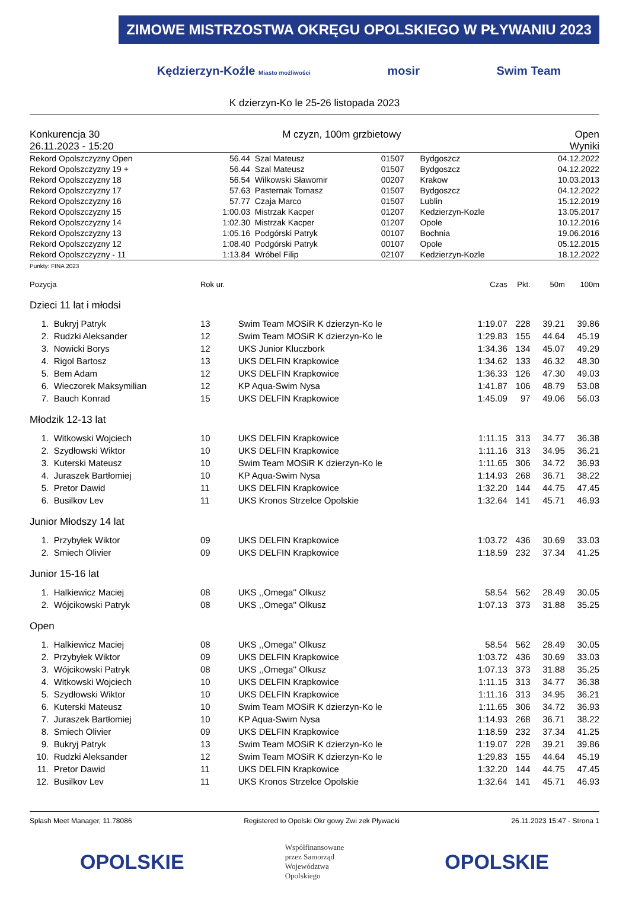ZIMOWE MISTRZOSTWA OKRĘGU OPOLSKIEGO W PŁYWANIU 2023
Kędzierzyn-Koźle Miasto możliwości mosir Swim Team
K dzierzyn-Ko le 25-26 listopada 2023
Konkurencja 30
26.11.2023 - 15:20
M czyzn, 100m grzbietowy Open
Wyniki
| Rekord Opolszczyzny Open | 56.44 | Szal Mateusz | 01507 | Bydgoszcz | 04.12.2022 |
| Rekord Opolszczyzny 19 + | 56.44 | Szal Mateusz | 01507 | Bydgoszcz | 04.12.2022 |
| Rekord Opolszczyzny 18 | 56.54 | Wilkowski Sławomir | 00207 | Krakow | 10.03.2013 |
| Rekord Opolszczyzny 17 | 57.63 | Pasternak Tomasz | 01507 | Bydgoszcz | 04.12.2022 |
| Rekord Opolszczyzny 16 | 57.77 | Czaja Marco | 01507 | Lublin | 15.12.2019 |
| Rekord Opolszczyzny 15 | 1:00.03 | Mistrzak Kacper | 01207 | Kedzierzyn-Kozle | 13.05.2017 |
| Rekord Opolszczyzny 14 | 1:02.30 | Mistrzak Kacper | 01207 | Opole | 10.12.2016 |
| Rekord Opolszczyzny 13 | 1:05.16 | Podgórski Patryk | 00107 | Bochnia | 19.06.2016 |
| Rekord Opolszczyzny 12 | 1:08.40 | Podgórski Patryk | 00107 | Opole | 05.12.2015 |
| Rekord Opolszczyzny - 11 | 1:13.84 | Wróbel Filip | 02107 | Kedzierzyn-Kozle | 18.12.2022 |
Punkty: FINA 2023
| Pozycja | | Rok ur. | | Czas | Pkt. | 50m | 100m |
| --- | --- | --- | --- | --- | --- | --- | --- |
| Dzieci 11 lat i młodsi | | | | | | | |
| 1. | Bukryj Patryk | 13 | Swim Team MOSiR K dzierzyn-Ko le | 1:19.07 | 228 | 39.21 | 39.86 |
| 2. | Rudzki Aleksander | 12 | Swim Team MOSiR K dzierzyn-Ko le | 1:29.83 | 155 | 44.64 | 45.19 |
| 3. | Nowicki Borys | 12 | UKS Junior Kluczbork | 1:34.36 | 134 | 45.07 | 49.29 |
| 4. | Rigol Bartosz | 13 | UKS DELFIN Krapkowice | 1:34.62 | 133 | 46.32 | 48.30 |
| 5. | Bem Adam | 12 | UKS DELFIN Krapkowice | 1:36.33 | 126 | 47.30 | 49.03 |
| 6. | Wieczorek Maksymilian | 12 | KP Aqua-Swim Nysa | 1:41.87 | 106 | 48.79 | 53.08 |
| 7. | Bauch Konrad | 15 | UKS DELFIN Krapkowice | 1:45.09 | 97 | 49.06 | 56.03 |
| Młodzik 12-13 lat | | | | | | | |
| 1. | Witkowski Wojciech | 10 | UKS DELFIN Krapkowice | 1:11.15 | 313 | 34.77 | 36.38 |
| 2. | Szydłowski Wiktor | 10 | UKS DELFIN Krapkowice | 1:11.16 | 313 | 34.95 | 36.21 |
| 3. | Kuterski Mateusz | 10 | Swim Team MOSiR K dzierzyn-Ko le | 1:11.65 | 306 | 34.72 | 36.93 |
| 4. | Juraszek Bartłomiej | 10 | KP Aqua-Swim Nysa | 1:14.93 | 268 | 36.71 | 38.22 |
| 5. | Pretor Dawid | 11 | UKS DELFIN Krapkowice | 1:32.20 | 144 | 44.75 | 47.45 |
| 6. | Busilkov Lev | 11 | UKS Kronos Strzelce Opolskie | 1:32.64 | 141 | 45.71 | 46.93 |
| Junior Młodszy 14 lat | | | | | | | |
| 1. | Przybyłek Wiktor | 09 | UKS DELFIN Krapkowice | 1:03.72 | 436 | 30.69 | 33.03 |
| 2. | Smiech Olivier | 09 | UKS DELFIN Krapkowice | 1:18.59 | 232 | 37.34 | 41.25 |
| Junior 15-16 lat | | | | | | | |
| 1. | Halkiewicz Maciej | 08 | UKS ,,Omega'' Olkusz | 58.54 | 562 | 28.49 | 30.05 |
| 2. | Wójcikowski Patryk | 08 | UKS ,,Omega'' Olkusz | 1:07.13 | 373 | 31.88 | 35.25 |
| Open | | | | | | | |
| 1. | Halkiewicz Maciej | 08 | UKS ,,Omega'' Olkusz | 58.54 | 562 | 28.49 | 30.05 |
| 2. | Przybyłek Wiktor | 09 | UKS DELFIN Krapkowice | 1:03.72 | 436 | 30.69 | 33.03 |
| 3. | Wójcikowski Patryk | 08 | UKS ,,Omega'' Olkusz | 1:07.13 | 373 | 31.88 | 35.25 |
| 4. | Witkowski Wojciech | 10 | UKS DELFIN Krapkowice | 1:11.15 | 313 | 34.77 | 36.38 |
| 5. | Szydłowski Wiktor | 10 | UKS DELFIN Krapkowice | 1:11.16 | 313 | 34.95 | 36.21 |
| 6. | Kuterski Mateusz | 10 | Swim Team MOSiR K dzierzyn-Ko le | 1:11.65 | 306 | 34.72 | 36.93 |
| 7. | Juraszek Bartłomiej | 10 | KP Aqua-Swim Nysa | 1:14.93 | 268 | 36.71 | 38.22 |
| 8. | Smiech Olivier | 09 | UKS DELFIN Krapkowice | 1:18.59 | 232 | 37.34 | 41.25 |
| 9. | Bukryj Patryk | 13 | Swim Team MOSiR K dzierzyn-Ko le | 1:19.07 | 228 | 39.21 | 39.86 |
| 10. | Rudzki Aleksander | 12 | Swim Team MOSiR K dzierzyn-Ko le | 1:29.83 | 155 | 44.64 | 45.19 |
| 11. | Pretor Dawid | 11 | UKS DELFIN Krapkowice | 1:32.20 | 144 | 44.75 | 47.45 |
| 12. | Busilkov Lev | 11 | UKS Kronos Strzelce Opolskie | 1:32.64 | 141 | 45.71 | 46.93 |
Splash Meet Manager, 11.78086 Registered to Opolski Okr gowy Zwi zek Pływacki 26.11.2023 15:47 - Strona 1
OPOLSKIE Współfinansowane
przez Samorząd
Województwa
Opolskiego OPOLSKIE